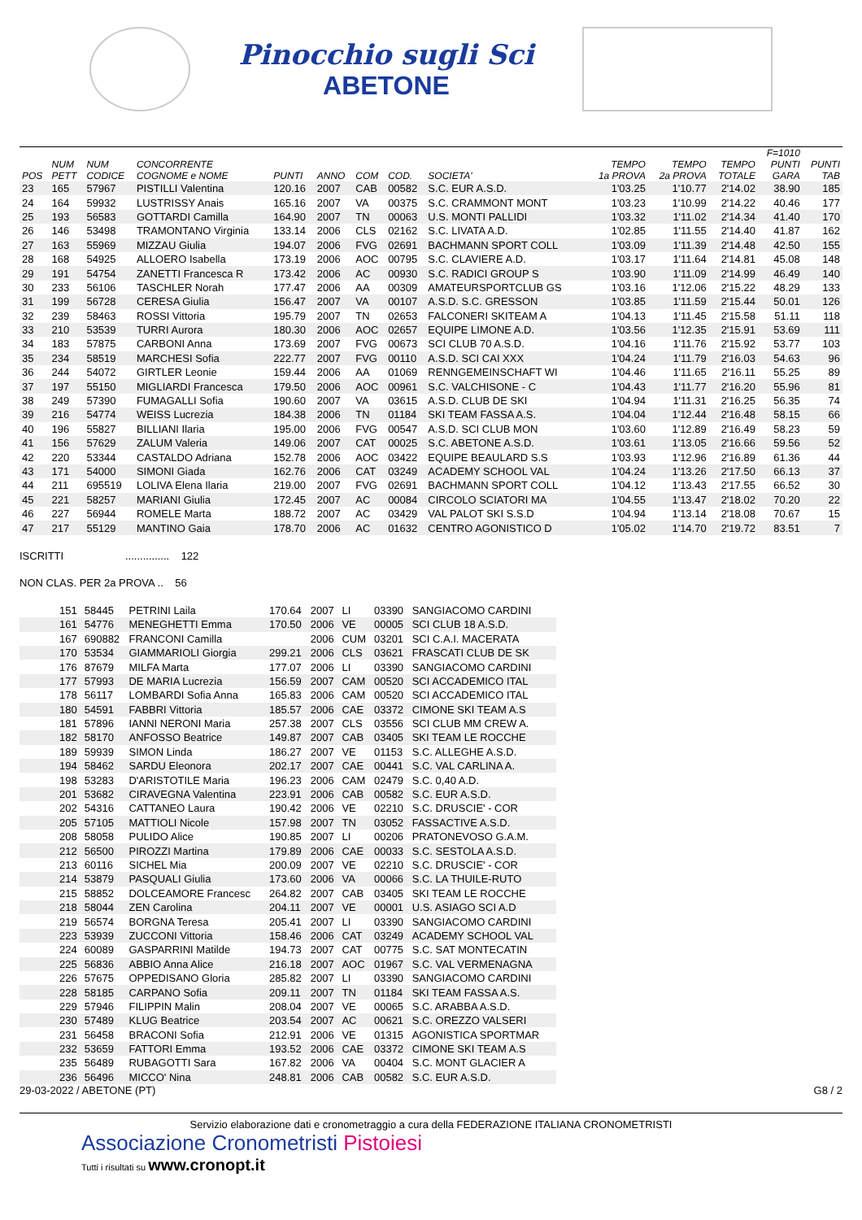Pinocchio sugli Sci
ABETONE
| POS | NUM PETT | NUM CODICE | CONCORRENTE COGNOME e NOME | PUNTI | ANNO | COM | COD. | SOCIETA' | TEMPO 1a PROVA | TEMPO 2a PROVA | TEMPO TOTALE | F=1010 PUNTI GARA | PUNTI TAB |
| --- | --- | --- | --- | --- | --- | --- | --- | --- | --- | --- | --- | --- | --- |
| 23 | 165 | 57967 | PISTILLI Valentina | 120.16 | 2007 | CAB | 00582 | S.C. EUR A.S.D. | 1'03.25 | 1'10.77 | 2'14.02 | 38.90 | 185 |
| 24 | 164 | 59932 | LUSTRISSY Anais | 165.16 | 2007 | VA | 00375 | S.C. CRAMMONT MONT | 1'03.23 | 1'10.99 | 2'14.22 | 40.46 | 177 |
| 25 | 193 | 56583 | GOTTARDI Camilla | 164.90 | 2007 | TN | 00063 | U.S. MONTI PALLIDI | 1'03.32 | 1'11.02 | 2'14.34 | 41.40 | 170 |
| 26 | 146 | 53498 | TRAMONTANO Virginia | 133.14 | 2006 | CLS | 02162 | S.C. LIVATA A.D. | 1'02.85 | 1'11.55 | 2'14.40 | 41.87 | 162 |
| 27 | 163 | 55969 | MIZZAU Giulia | 194.07 | 2006 | FVG | 02691 | BACHMANN SPORT COLL | 1'03.09 | 1'11.39 | 2'14.48 | 42.50 | 155 |
| 28 | 168 | 54925 | ALLOERO Isabella | 173.19 | 2006 | AOC | 00795 | S.C. CLAVIERE A.D. | 1'03.17 | 1'11.64 | 2'14.81 | 45.08 | 148 |
| 29 | 191 | 54754 | ZANETTI Francesca R | 173.42 | 2006 | AC | 00930 | S.C. RADICI GROUP S | 1'03.90 | 1'11.09 | 2'14.99 | 46.49 | 140 |
| 30 | 233 | 56106 | TASCHLER Norah | 177.47 | 2006 | AA | 00309 | AMATEURSPORTCLUB GS | 1'03.16 | 1'12.06 | 2'15.22 | 48.29 | 133 |
| 31 | 199 | 56728 | CERESA Giulia | 156.47 | 2007 | VA | 00107 | A.S.D. S.C. GRESSON | 1'03.85 | 1'11.59 | 2'15.44 | 50.01 | 126 |
| 32 | 239 | 58463 | ROSSI Vittoria | 195.79 | 2007 | TN | 02653 | FALCONERI SKITEAM A | 1'04.13 | 1'11.45 | 2'15.58 | 51.11 | 118 |
| 33 | 210 | 53539 | TURRI Aurora | 180.30 | 2006 | AOC | 02657 | EQUIPE LIMONE A.D. | 1'03.56 | 1'12.35 | 2'15.91 | 53.69 | 111 |
| 34 | 183 | 57875 | CARBONI Anna | 173.69 | 2007 | FVG | 00673 | SCI CLUB 70 A.S.D. | 1'04.16 | 1'11.76 | 2'15.92 | 53.77 | 103 |
| 35 | 234 | 58519 | MARCHESI Sofia | 222.77 | 2007 | FVG | 00110 | A.S.D. SCI CAI XXX | 1'04.24 | 1'11.79 | 2'16.03 | 54.63 | 96 |
| 36 | 244 | 54072 | GIRTLER Leonie | 159.44 | 2006 | AA | 01069 | RENNGEMEINSCHAFT WI | 1'04.46 | 1'11.65 | 2'16.11 | 55.25 | 89 |
| 37 | 197 | 55150 | MIGLIARDI Francesca | 179.50 | 2006 | AOC | 00961 | S.C. VALCHISONE - C | 1'04.43 | 1'11.77 | 2'16.20 | 55.96 | 81 |
| 38 | 249 | 57390 | FUMAGALLI Sofia | 190.60 | 2007 | VA | 03615 | A.S.D. CLUB DE SKI | 1'04.94 | 1'11.31 | 2'16.25 | 56.35 | 74 |
| 39 | 216 | 54774 | WEISS Lucrezia | 184.38 | 2006 | TN | 01184 | SKI TEAM FASSA A.S. | 1'04.04 | 1'12.44 | 2'16.48 | 58.15 | 66 |
| 40 | 196 | 55827 | BILLIANI Ilaria | 195.00 | 2006 | FVG | 00547 | A.S.D. SCI CLUB MON | 1'03.60 | 1'12.89 | 2'16.49 | 58.23 | 59 |
| 41 | 156 | 57629 | ZALUM Valeria | 149.06 | 2007 | CAT | 00025 | S.C. ABETONE A.S.D. | 1'03.61 | 1'13.05 | 2'16.66 | 59.56 | 52 |
| 42 | 220 | 53344 | CASTALDO Adriana | 152.78 | 2006 | AOC | 03422 | EQUIPE BEAULARD S.S | 1'03.93 | 1'12.96 | 2'16.89 | 61.36 | 44 |
| 43 | 171 | 54000 | SIMONI Giada | 162.76 | 2006 | CAT | 03249 | ACADEMY SCHOOL VAL | 1'04.24 | 1'13.26 | 2'17.50 | 66.13 | 37 |
| 44 | 211 | 695519 | LOLIVA Elena Ilaria | 219.00 | 2007 | FVG | 02691 | BACHMANN SPORT COLL | 1'04.12 | 1'13.43 | 2'17.55 | 66.52 | 30 |
| 45 | 221 | 58257 | MARIANI Giulia | 172.45 | 2007 | AC | 00084 | CIRCOLO SCIATORI MA | 1'04.55 | 1'13.47 | 2'18.02 | 70.20 | 22 |
| 46 | 227 | 56944 | ROMELE Marta | 188.72 | 2007 | AC | 03429 | VAL PALOT SKI S.S.D | 1'04.94 | 1'13.14 | 2'18.08 | 70.67 | 15 |
| 47 | 217 | 55129 | MANTINO Gaia | 178.70 | 2006 | AC | 01632 | CENTRO AGONISTICO D | 1'05.02 | 1'14.70 | 2'19.72 | 83.51 | 7 |
ISCRITTI ............... 122
NON CLAS. PER 2a PROVA .. 56
| | 151 | 58445 | PETRINI Laila | 170.64 | 2007 | LI | 03390 | SANGIACOMO CARDINI |
| | 161 | 54776 | MENEGHETTI Emma | 170.50 | 2006 | VE | 00005 | SCI CLUB 18 A.S.D. |
| | 167 | 690882 | FRANCONI Camilla | | 2006 | CUM | 03201 | SCI C.A.I. MACERATA |
| | 170 | 53534 | GIAMMARIOLI Giorgia | 299.21 | 2006 | CLS | 03621 | FRASCATI CLUB DE SK |
| | 176 | 87679 | MILFA Marta | 177.07 | 2006 | LI | 03390 | SANGIACOMO CARDINI |
| | 177 | 57993 | DE MARIA Lucrezia | 156.59 | 2007 | CAM | 00520 | SCI ACCADEMICO ITAL |
| | 178 | 56117 | LOMBARDI Sofia Anna | 165.83 | 2006 | CAM | 00520 | SCI ACCADEMICO ITAL |
| | 180 | 54591 | FABBRI Vittoria | 185.57 | 2006 | CAE | 03372 | CIMONE SKI TEAM A.S |
| | 181 | 57896 | IANNI NERONI Maria | 257.38 | 2007 | CLS | 03556 | SCI CLUB MM CREW A. |
| | 182 | 58170 | ANFOSSO Beatrice | 149.87 | 2007 | CAB | 03405 | SKI TEAM LE ROCCHE |
| | 189 | 59939 | SIMON Linda | 186.27 | 2007 | VE | 01153 | S.C. ALLEGHE A.S.D. |
| | 194 | 58462 | SARDU Eleonora | 202.17 | 2007 | CAE | 00441 | S.C. VAL CARLINA A. |
| | 198 | 53283 | D'ARISTOTILE Maria | 196.23 | 2006 | CAM | 02479 | S.C. 0,40 A.D. |
| | 201 | 53682 | CIRAVEGNA Valentina | 223.91 | 2006 | CAB | 00582 | S.C. EUR A.S.D. |
| | 202 | 54316 | CATTANEO Laura | 190.42 | 2006 | VE | 02210 | S.C. DRUSCIE' - COR |
| | 205 | 57105 | MATTIOLI Nicole | 157.98 | 2007 | TN | 03052 | FASSACTIVE A.S.D. |
| | 208 | 58058 | PULIDO Alice | 190.85 | 2007 | LI | 00206 | PRATONEVOSO G.A.M. |
| | 212 | 56500 | PIROZZI Martina | 179.89 | 2006 | CAE | 00033 | S.C. SESTOLA A.S.D. |
| | 213 | 60116 | SICHEL Mia | 200.09 | 2007 | VE | 02210 | S.C. DRUSCIE' - COR |
| | 214 | 53879 | PASQUALI Giulia | 173.60 | 2006 | VA | 00066 | S.C. LA THUILE-RUTO |
| | 215 | 58852 | DOLCEAMORE Francesc | 264.82 | 2007 | CAB | 03405 | SKI TEAM LE ROCCHE |
| | 218 | 58044 | ZEN Carolina | 204.11 | 2007 | VE | 00001 | U.S. ASIAGO SCI A.D |
| | 219 | 56574 | BORGNA Teresa | 205.41 | 2007 | LI | 03390 | SANGIACOMO CARDINI |
| | 223 | 53939 | ZUCCONI Vittoria | 158.46 | 2006 | CAT | 03249 | ACADEMY SCHOOL VAL |
| | 224 | 60089 | GASPARRINI Matilde | 194.73 | 2007 | CAT | 00775 | S.C. SAT MONTECATIN |
| | 225 | 56836 | ABBIO Anna Alice | 216.18 | 2007 | AOC | 01967 | S.C. VAL VERMENAGNA |
| | 226 | 57675 | OPPEDISANO Gloria | 285.82 | 2007 | LI | 03390 | SANGIACOMO CARDINI |
| | 228 | 58185 | CARPANO Sofia | 209.11 | 2007 | TN | 01184 | SKI TEAM FASSA A.S. |
| | 229 | 57946 | FILIPPIN Malin | 208.04 | 2007 | VE | 00065 | S.C. ARABBA A.S.D. |
| | 230 | 57489 | KLUG Beatrice | 203.54 | 2007 | AC | 00621 | S.C. OREZZO VALSERI |
| | 231 | 56458 | BRACONI Sofia | 212.91 | 2006 | VE | 01315 | AGONISTICA SPORTMAR |
| | 232 | 53659 | FATTORI Emma | 193.52 | 2006 | CAE | 03372 | CIMONE SKI TEAM A.S |
| | 235 | 56489 | RUBAGOTTI Sara | 167.82 | 2006 | VA | 00404 | S.C. MONT GLACIER A |
| | 236 | 56496 | MICCO' Nina | 248.81 | 2006 | CAB | 00582 | S.C. EUR A.S.D. |
29-03-2022 / ABETONE (PT) G8 / 2
Servizio elaborazione dati e cronometraggio a cura della FEDERAZIONE ITALIANA CRONOMETRISTI
Associazione Cronometristi Pistoiesi
Tutti i risultati su www.cronopt.it